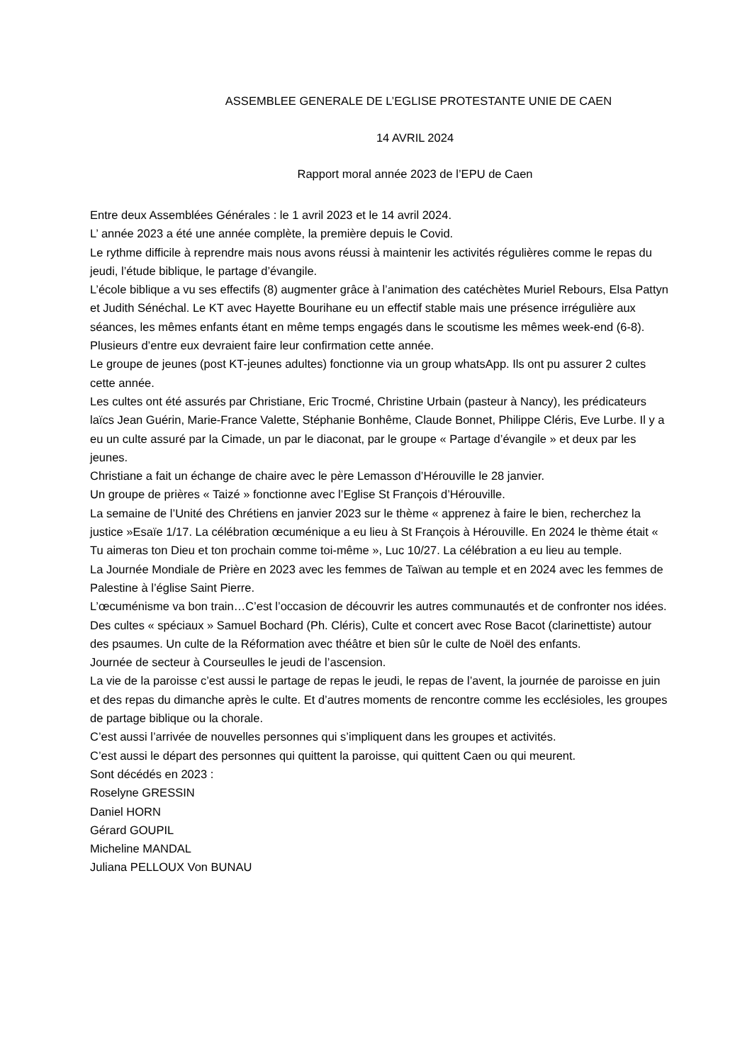ASSEMBLEE GENERALE DE L’EGLISE PROTESTANTE UNIE DE CAEN
14 AVRIL 2024
Rapport moral année 2023 de l’EPU de Caen
Entre deux Assemblées Générales : le 1 avril 2023 et le 14 avril 2024.
L’ année 2023 a été une année complète, la première depuis le Covid.
Le rythme difficile à reprendre mais nous avons réussi à maintenir les activités régulières comme le repas du jeudi, l’étude biblique, le partage d’évangile.
L’école biblique a vu ses effectifs (8) augmenter grâce à l’animation des catéchètes Muriel Rebours, Elsa Pattyn et Judith Sénéchal. Le KT avec Hayette Bourihane eu un effectif stable mais une présence irrégulière aux séances, les mêmes enfants étant en même temps engagés dans le scoutisme les mêmes week-end (6-8). Plusieurs d’entre eux devraient faire leur confirmation cette année.
Le groupe de jeunes (post KT-jeunes adultes) fonctionne via un group whatsApp. Ils ont pu assurer 2 cultes cette année.
Les cultes ont été assurés par Christiane, Eric Trocmé, Christine Urbain (pasteur à Nancy), les prédicateurs laïcs Jean Guérin, Marie-France Valette, Stéphanie Bonhême, Claude Bonnet, Philippe Cléris, Eve Lurbe. Il y a eu un culte assuré par la Cimade, un par le diaconat, par le groupe « Partage d’évangile » et deux par les jeunes.
Christiane a fait un échange de chaire avec le père Lemasson d’Hérouville le 28 janvier.
Un groupe de prières « Taizé » fonctionne avec l’Eglise St François d’Hérouville.
La semaine de l’Unité des Chrétiens en janvier 2023 sur le thème « apprenez à faire le bien, recherchez la justice »Esaïe 1/17. La célébration œcuménique a eu lieu à St François à Hérouville. En 2024 le thème était « Tu aimeras ton Dieu et ton prochain comme toi-même », Luc 10/27. La célébration a eu lieu au temple.
La Journée Mondiale de Prière en 2023 avec les femmes de Taïwan au temple et en 2024 avec les femmes de Palestine à l’église Saint Pierre.
L’œcuménisme va bon train…C’est l’occasion de découvrir les autres communautés et de confronter nos idées.
Des cultes « spéciaux » Samuel Bochard (Ph. Cléris), Culte et concert avec Rose Bacot (clarinettiste) autour des psaumes. Un culte de la Réformation avec théâtre et bien sûr le culte de Noël des enfants.
Journée de secteur à Courseulles le jeudi de l’ascension.
La vie de la paroisse c’est aussi le partage de repas le jeudi, le repas de l’avent, la journée de paroisse en juin et des repas du dimanche après le culte. Et d’autres moments de rencontre comme les ecclésioles, les groupes de partage biblique ou la chorale.
C’est aussi l’arrivée de nouvelles personnes qui s’impliquent dans les groupes et activités.
C’est aussi le départ des personnes qui quittent la paroisse, qui quittent Caen ou qui meurent.
Sont décédés en 2023 :
Roselyne GRESSIN
Daniel HORN
Gérard GOUPIL
Micheline MANDAL
Juliana PELLOUX Von BUNAU